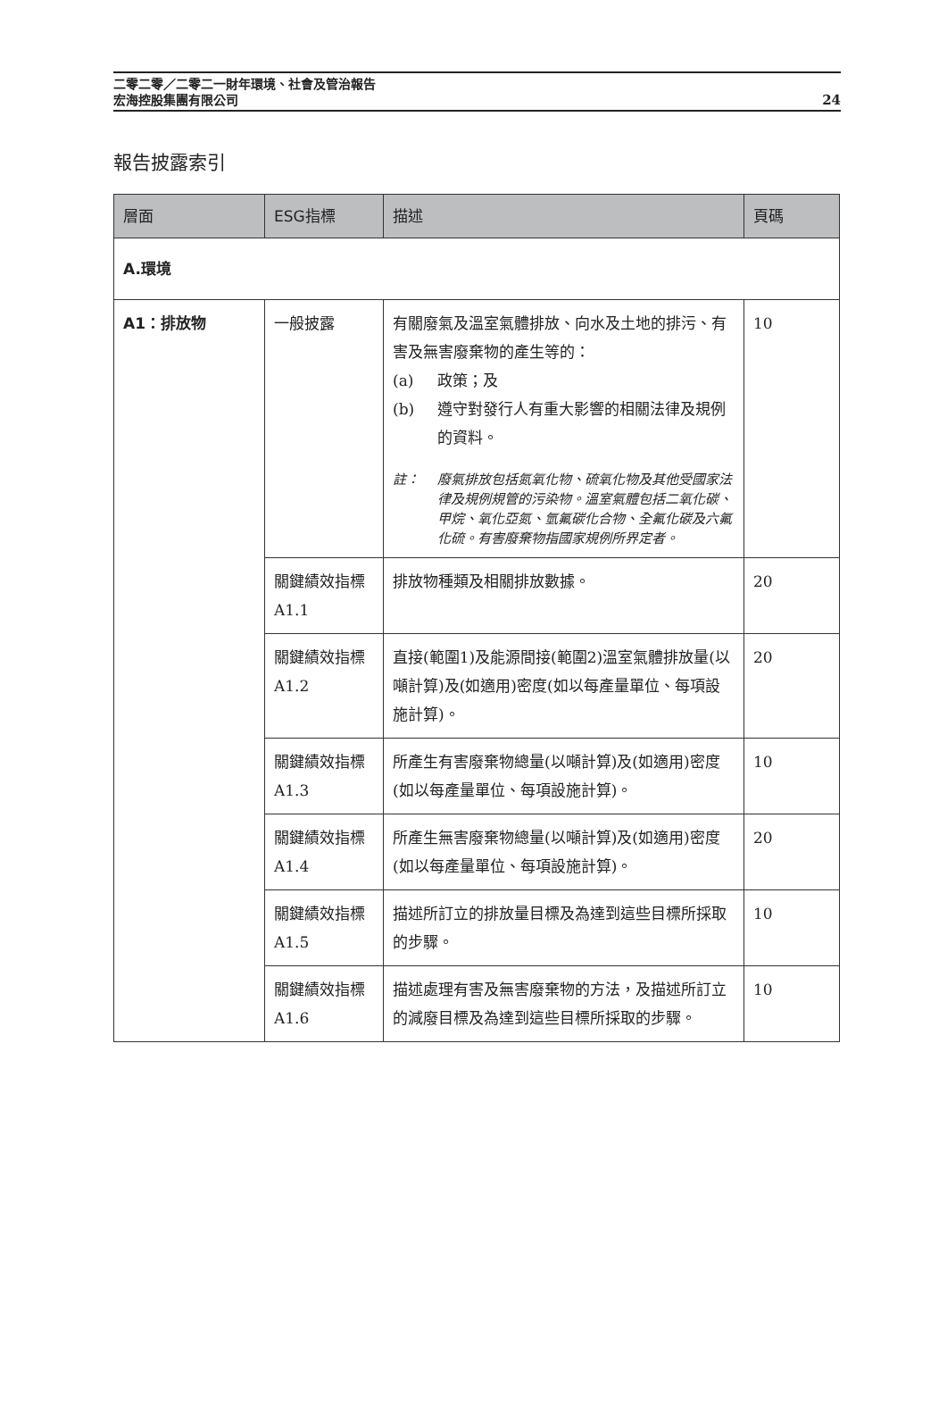二零二零／二零二一財年環境、社會及管治報告
宏海控股集團有限公司
24
報告披露索引
| 層面 | ESG指標 | 描述 | 頁碼 |
| --- | --- | --- | --- |
| A.環境 | | | |
| A1：排放物 | 一般披露 | 有關廢氣及溫室氣體排放、向水及土地的排污、有害及無害廢棄物的產生等的： (a) 政策；及 (b) 遵守對發行人有重大影響的相關法律及規例的資料。 註： 廢氣排放包括氮氧化物、硫氧化物及其他受國家法律及規例規管的污染物。溫室氣體包括二氧化碳、甲烷、氧化亞氮、氫氟碳化合物、全氟化碳及六氟化硫。有害廢棄物指國家規例所界定者。 | 10 |
| | 關鍵績效指標A1.1 | 排放物種類及相關排放數據。 | 20 |
| | 關鍵績效指標A1.2 | 直接(範圍1)及能源間接(範圍2)溫室氣體排放量(以噸計算)及(如適用)密度(如以每產量單位、每項設施計算)。 | 20 |
| | 關鍵績效指標A1.3 | 所產生有害廢棄物總量(以噸計算)及(如適用)密度(如以每產量單位、每項設施計算)。 | 10 |
| | 關鍵績效指標A1.4 | 所產生無害廢棄物總量(以噸計算)及(如適用)密度(如以每產量單位、每項設施計算)。 | 20 |
| | 關鍵績效指標A1.5 | 描述所訂立的排放量目標及為達到這些目標所採取的步驟。 | 10 |
| | 關鍵績效指標A1.6 | 描述處理有害及無害廢棄物的方法，及描述所訂立的減廢目標及為達到這些目標所採取的步驟。 | 10 |